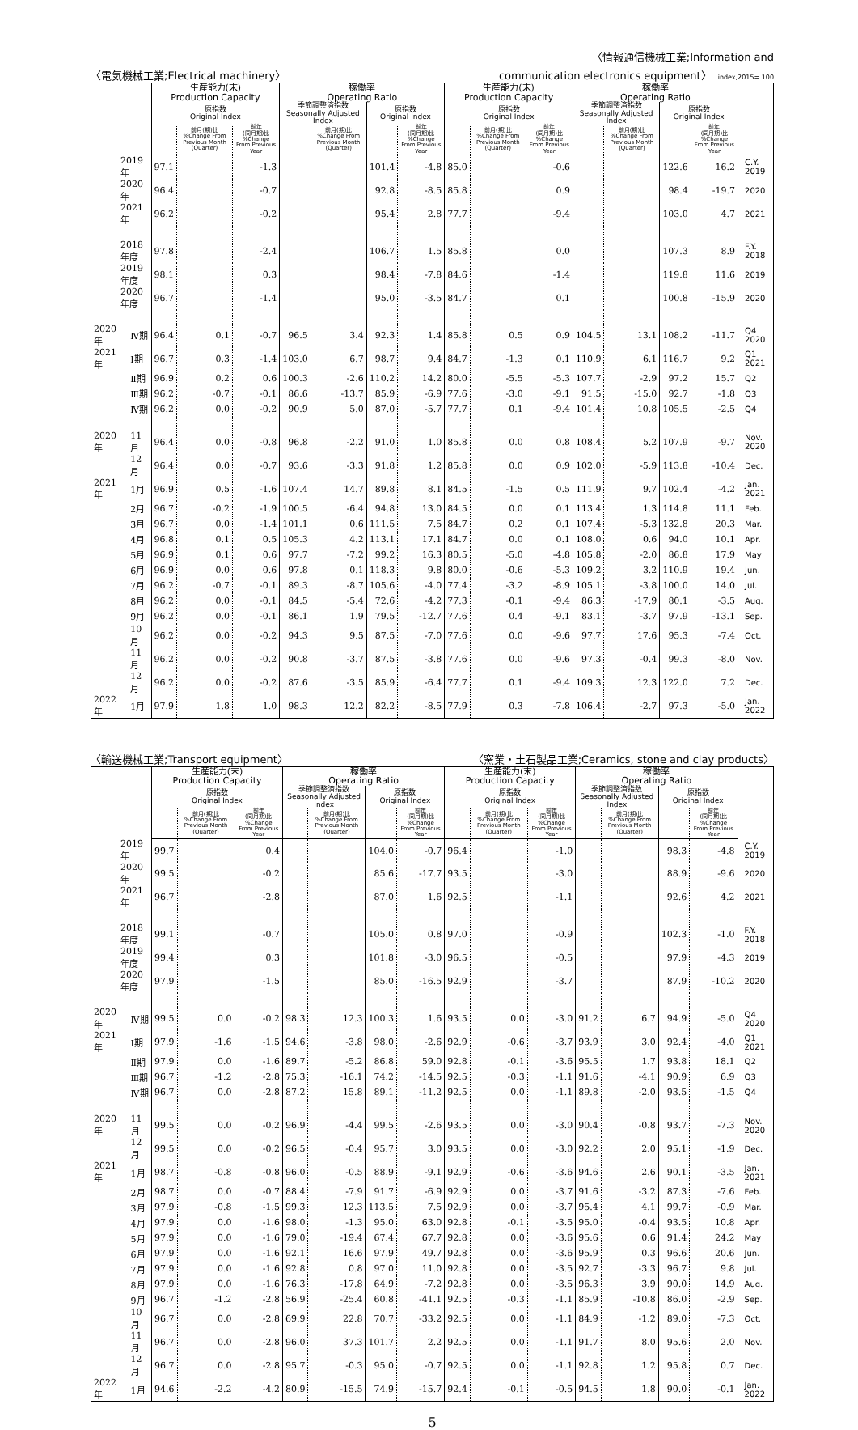〈電気機械工業;Electrical machinery〉 〈情報通信機械工業;Information and
communication electronics equipment〉 index,2015= 100
| | | 生産能力(末) Production Capacity | | | 稼働率 Operating Ratio | | | | 生産能力(末) Production Capacity | | | 稼働率 Operating Ratio | | | | |
| --- | --- | --- | --- | --- | --- | --- | --- | --- | --- | --- | --- | --- | --- | --- | --- | --- |
| | | 原指数 Original Index | | | 季節調整済指数 Seasonally Adjusted Index | | 原指数 Original Index | | 原指数 Original Index | | | 季節調整済指数 Seasonally Adjusted Index | | 原指数 Original Index | | |
| | | | 前月(期)比 %Change From Previous Month (Quarter) | 前年 (同月期)比 %Change From Previous Year | | 前月(期)比 %Change From Previous Month (Quarter) | | 前年 (同月期)比 %Change From Previous Year | | 前月(期)比 %Change From Previous Month (Quarter) | 前年 (同月期)比 %Change From Previous Year | | 前月(期)比 %Change From Previous Month (Quarter) | | 前年 (同月期)比 %Change From Previous Year | |
| 2019 年 | | 97.1 | | -1.3 | | | 101.4 | -4.8 | 85.0 | | -0.6 | | | 122.6 | 16.2 | C.Y. 2019 |
| 2020 年 | | 96.4 | | -0.7 | | | 92.8 | -8.5 | 85.8 | | 0.9 | | | 98.4 | -19.7 | 2020 |
| 2021 年 | | 96.2 | | -0.2 | | | 95.4 | 2.8 | 77.7 | | -9.4 | | | 103.0 | 4.7 | 2021 |
| 2018 年度 | | 97.8 | | -2.4 | | | 106.7 | 1.5 | 85.8 | | 0.0 | | | 107.3 | 8.9 | F.Y. 2018 |
| 2019 年度 | | 98.1 | | 0.3 | | | 98.4 | -7.8 | 84.6 | | -1.4 | | | 119.8 | 11.6 | 2019 |
| 2020 年度 | | 96.7 | | -1.4 | | | 95.0 | -3.5 | 84.7 | | 0.1 | | | 100.8 | -15.9 | 2020 |
| 2020 年 | Ⅳ期 | 96.4 | 0.1 | -0.7 | 96.5 | 3.4 | 92.3 | 1.4 | 85.8 | 0.5 | 0.9 | 104.5 | 13.1 | 108.2 | -11.7 | Q4 2020 |
| 2021 年 | Ⅰ期 | 96.7 | 0.3 | -1.4 | 103.0 | 6.7 | 98.7 | 9.4 | 84.7 | -1.3 | 0.1 | 110.9 | 6.1 | 116.7 | 9.2 | Q1 2021 |
| | Ⅱ期 | 96.9 | 0.2 | 0.6 | 100.3 | -2.6 | 110.2 | 14.2 | 80.0 | -5.5 | -5.3 | 107.7 | -2.9 | 97.2 | 15.7 | Q2 |
| | Ⅲ期 | 96.2 | -0.7 | -0.1 | 86.6 | -13.7 | 85.9 | -6.9 | 77.6 | -3.0 | -9.1 | 91.5 | -15.0 | 92.7 | -1.8 | Q3 |
| | Ⅳ期 | 96.2 | 0.0 | -0.2 | 90.9 | 5.0 | 87.0 | -5.7 | 77.7 | 0.1 | -9.4 | 101.4 | 10.8 | 105.5 | -2.5 | Q4 |
| 2020 年 | 11月 | 96.4 | 0.0 | -0.8 | 96.8 | -2.2 | 91.0 | 1.0 | 85.8 | 0.0 | 0.8 | 108.4 | 5.2 | 107.9 | -9.7 | Nov. 2020 |
| | 12月 | 96.4 | 0.0 | -0.7 | 93.6 | -3.3 | 91.8 | 1.2 | 85.8 | 0.0 | 0.9 | 102.0 | -5.9 | 113.8 | -10.4 | Dec. |
| 2021 年 | 1月 | 96.9 | 0.5 | -1.6 | 107.4 | 14.7 | 89.8 | 8.1 | 84.5 | -1.5 | 0.5 | 111.9 | 9.7 | 102.4 | -4.2 | Jan. 2021 |
| | 2月 | 96.7 | -0.2 | -1.9 | 100.5 | -6.4 | 94.8 | 13.0 | 84.5 | 0.0 | 0.1 | 113.4 | 1.3 | 114.8 | 11.1 | Feb. |
| | 3月 | 96.7 | 0.0 | -1.4 | 101.1 | 0.6 | 111.5 | 7.5 | 84.7 | 0.2 | 0.1 | 107.4 | -5.3 | 132.8 | 20.3 | Mar. |
| | 4月 | 96.8 | 0.1 | 0.5 | 105.3 | 4.2 | 113.1 | 17.1 | 84.7 | 0.0 | 0.1 | 108.0 | 0.6 | 94.0 | 10.1 | Apr. |
| | 5月 | 96.9 | 0.1 | 0.6 | 97.7 | -7.2 | 99.2 | 16.3 | 80.5 | -5.0 | -4.8 | 105.8 | -2.0 | 86.8 | 17.9 | May |
| | 6月 | 96.9 | 0.0 | 0.6 | 97.8 | 0.1 | 118.3 | 9.8 | 80.0 | -0.6 | -5.3 | 109.2 | 3.2 | 110.9 | 19.4 | Jun. |
| | 7月 | 96.2 | -0.7 | -0.1 | 89.3 | -8.7 | 105.6 | -4.0 | 77.4 | -3.2 | -8.9 | 105.1 | -3.8 | 100.0 | 14.0 | Jul. |
| | 8月 | 96.2 | 0.0 | -0.1 | 84.5 | -5.4 | 72.6 | -4.2 | 77.3 | -0.1 | -9.4 | 86.3 | -17.9 | 80.1 | -3.5 | Aug. |
| | 9月 | 96.2 | 0.0 | -0.1 | 86.1 | 1.9 | 79.5 | -12.7 | 77.6 | 0.4 | -9.1 | 83.1 | -3.7 | 97.9 | -13.1 | Sep. |
| | 10月 | 96.2 | 0.0 | -0.2 | 94.3 | 9.5 | 87.5 | -7.0 | 77.6 | 0.0 | -9.6 | 97.7 | 17.6 | 95.3 | -7.4 | Oct. |
| | 11月 | 96.2 | 0.0 | -0.2 | 90.8 | -3.7 | 87.5 | -3.8 | 77.6 | 0.0 | -9.6 | 97.3 | -0.4 | 99.3 | -8.0 | Nov. |
| | 12月 | 96.2 | 0.0 | -0.2 | 87.6 | -3.5 | 85.9 | -6.4 | 77.7 | 0.1 | -9.4 | 109.3 | 12.3 | 122.0 | 7.2 | Dec. |
| 2022 年 | 1月 | 97.9 | 1.8 | 1.0 | 98.3 | 12.2 | 82.2 | -8.5 | 77.9 | 0.3 | -7.8 | 106.4 | -2.7 | 97.3 | -5.0 | Jan. 2022 |
〈輸送機械工業;Transport equipment〉 〈窯業・土石製品工業;Ceramics, stone and clay products〉
| | | 生産能力(末) Production Capacity | | | 稼働率 Operating Ratio | | | | 生産能力(末) Production Capacity | | | 稼働率 Operating Ratio | | | | |
| --- | --- | --- | --- | --- | --- | --- | --- | --- | --- | --- | --- | --- | --- | --- | --- | --- |
| | | 原指数 Original Index | | | 季節調整済指数 Seasonally Adjusted Index | | 原指数 Original Index | | 原指数 Original Index | | | 季節調整済指数 Seasonally Adjusted Index | | 原指数 Original Index | | |
| | | | 前月(期)比 %Change From Previous Month (Quarter) | 前年 (同月期)比 %Change From Previous Year | | 前月(期)比 %Change From Previous Month (Quarter) | | 前年 (同月期)比 %Change From Previous Year | | 前月(期)比 %Change From Previous Month (Quarter) | 前年 (同月期)比 %Change From Previous Year | | 前月(期)比 %Change From Previous Month (Quarter) | | 前年 (同月期)比 %Change From Previous Year | |
| 2019 年 | | 99.7 | | 0.4 | | | 104.0 | -0.7 | 96.4 | | -1.0 | | | 98.3 | -4.8 | C.Y. 2019 |
| 2020 年 | | 99.5 | | -0.2 | | | 85.6 | -17.7 | 93.5 | | -3.0 | | | 88.9 | -9.6 | 2020 |
| 2021 年 | | 96.7 | | -2.8 | | | 87.0 | 1.6 | 92.5 | | -1.1 | | | 92.6 | 4.2 | 2021 |
| 2018 年度 | | 99.1 | | -0.7 | | | 105.0 | 0.8 | 97.0 | | -0.9 | | | 102.3 | -1.0 | F.Y. 2018 |
| 2019 年度 | | 99.4 | | 0.3 | | | 101.8 | -3.0 | 96.5 | | -0.5 | | | 97.9 | -4.3 | 2019 |
| 2020 年度 | | 97.9 | | -1.5 | | | 85.0 | -16.5 | 92.9 | | -3.7 | | | 87.9 | -10.2 | 2020 |
| 2020 年 | Ⅳ期 | 99.5 | 0.0 | -0.2 | 98.3 | 12.3 | 100.3 | 1.6 | 93.5 | 0.0 | -3.0 | 91.2 | 6.7 | 94.9 | -5.0 | Q4 2020 |
| 2021 年 | Ⅰ期 | 97.9 | -1.6 | -1.5 | 94.6 | -3.8 | 98.0 | -2.6 | 92.9 | -0.6 | -3.7 | 93.9 | 3.0 | 92.4 | -4.0 | Q1 2021 |
| | Ⅱ期 | 97.9 | 0.0 | -1.6 | 89.7 | -5.2 | 86.8 | 59.0 | 92.8 | -0.1 | -3.6 | 95.5 | 1.7 | 93.8 | 18.1 | Q2 |
| | Ⅲ期 | 96.7 | -1.2 | -2.8 | 75.3 | -16.1 | 74.2 | -14.5 | 92.5 | -0.3 | -1.1 | 91.6 | -4.1 | 90.9 | 6.9 | Q3 |
| | Ⅳ期 | 96.7 | 0.0 | -2.8 | 87.2 | 15.8 | 89.1 | -11.2 | 92.5 | 0.0 | -1.1 | 89.8 | -2.0 | 93.5 | -1.5 | Q4 |
| 2020 年 | 11月 | 99.5 | 0.0 | -0.2 | 96.9 | -4.4 | 99.5 | -2.6 | 93.5 | 0.0 | -3.0 | 90.4 | -0.8 | 93.7 | -7.3 | Nov. 2020 |
| | 12月 | 99.5 | 0.0 | -0.2 | 96.5 | -0.4 | 95.7 | 3.0 | 93.5 | 0.0 | -3.0 | 92.2 | 2.0 | 95.1 | -1.9 | Dec. |
| 2021 年 | 1月 | 98.7 | -0.8 | -0.8 | 96.0 | -0.5 | 88.9 | -9.1 | 92.9 | -0.6 | -3.6 | 94.6 | 2.6 | 90.1 | -3.5 | Jan. 2021 |
| | 2月 | 98.7 | 0.0 | -0.7 | 88.4 | -7.9 | 91.7 | -6.9 | 92.9 | 0.0 | -3.7 | 91.6 | -3.2 | 87.3 | -7.6 | Feb. |
| | 3月 | 97.9 | -0.8 | -1.5 | 99.3 | 12.3 | 113.5 | 7.5 | 92.9 | 0.0 | -3.7 | 95.4 | 4.1 | 99.7 | -0.9 | Mar. |
| | 4月 | 97.9 | 0.0 | -1.6 | 98.0 | -1.3 | 95.0 | 63.0 | 92.8 | -0.1 | -3.5 | 95.0 | -0.4 | 93.5 | 10.8 | Apr. |
| | 5月 | 97.9 | 0.0 | -1.6 | 79.0 | -19.4 | 67.4 | 67.7 | 92.8 | 0.0 | -3.6 | 95.6 | 0.6 | 91.4 | 24.2 | May |
| | 6月 | 97.9 | 0.0 | -1.6 | 92.1 | 16.6 | 97.9 | 49.7 | 92.8 | 0.0 | -3.6 | 95.9 | 0.3 | 96.6 | 20.6 | Jun. |
| | 7月 | 97.9 | 0.0 | -1.6 | 92.8 | 0.8 | 97.0 | 11.0 | 92.8 | 0.0 | -3.5 | 92.7 | -3.3 | 96.7 | 9.8 | Jul. |
| | 8月 | 97.9 | 0.0 | -1.6 | 76.3 | -17.8 | 64.9 | -7.2 | 92.8 | 0.0 | -3.5 | 96.3 | 3.9 | 90.0 | 14.9 | Aug. |
| | 9月 | 96.7 | -1.2 | -2.8 | 56.9 | -25.4 | 60.8 | -41.1 | 92.5 | -0.3 | -1.1 | 85.9 | -10.8 | 86.0 | -2.9 | Sep. |
| | 10月 | 96.7 | 0.0 | -2.8 | 69.9 | 22.8 | 70.7 | -33.2 | 92.5 | 0.0 | -1.1 | 84.9 | -1.2 | 89.0 | -7.3 | Oct. |
| | 11月 | 96.7 | 0.0 | -2.8 | 96.0 | 37.3 | 101.7 | 2.2 | 92.5 | 0.0 | -1.1 | 91.7 | 8.0 | 95.6 | 2.0 | Nov. |
| | 12月 | 96.7 | 0.0 | -2.8 | 95.7 | -0.3 | 95.0 | -0.7 | 92.5 | 0.0 | -1.1 | 92.8 | 1.2 | 95.8 | 0.7 | Dec. |
| 2022 年 | 1月 | 94.6 | -2.2 | -4.2 | 80.9 | -15.5 | 74.9 | -15.7 | 92.4 | -0.1 | -0.5 | 94.5 | 1.8 | 90.0 | -0.1 | Jan. 2022 |
5